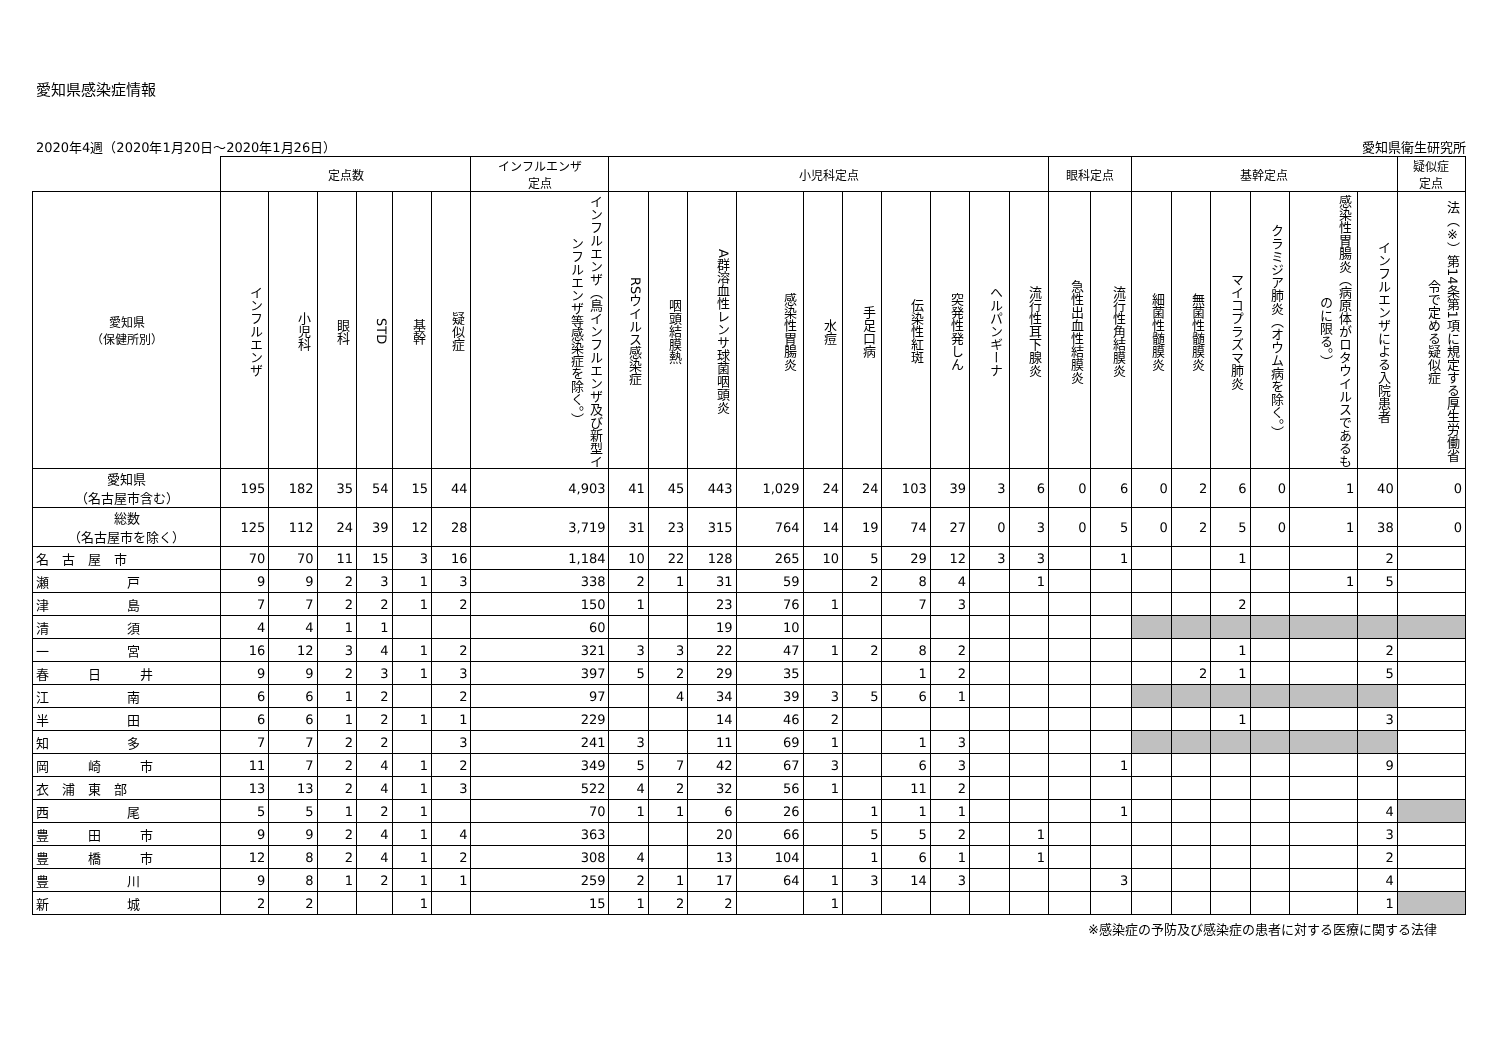愛知県感染症情報
2020年4週（2020年1月20日～2020年1月26日） 愛知県衛生研究所
| | 定点数 | | | | | | インフルエンザ 定点 | 小児科定点 | | | | | | | | | | 眼科定点 | | 基幹定点 | | | | | | 疑似症 定点 |
| --- | --- | --- | --- | --- | --- | --- | --- | --- | --- | --- | --- | --- | --- | --- | --- | --- | --- | --- | --- | --- | --- | --- | --- | --- | --- | --- |
| 愛知県 （保健所別） | インフルエンザ | 小児科 | 眼科 | STD | 基幹 | 疑似症 | インフルエンザ（鳥インフルエンザ及び新型インフルエンザ等感染症を除く。） | RSウイルス感染症 | 咽頭結膜熱 | A群溶血性レンサ球菌咽頭炎 | 感染性胃腸炎 | 水痘 | 手足口病 | 伝染性紅斑 | 突発性発しん | ヘルパンギーナ | 流行性耳下腺炎 | 急性出血性結膜炎 | 流行性角結膜炎 | 細菌性髄膜炎 | 無菌性髄膜炎 | マイコプラズマ肺炎 | クラミジア肺炎（オウム病を除く。） | 感染性胃腸炎（病原体がロタウイルスであるものに限る。） | インフルエンザによる入院患者 | 法（※）第14条第1項に規定する厚生労働省令で定める疑似症 |
| 愛知県 （名古屋市含む） | 195 | 182 | 35 | 54 | 15 | 44 | 4,903 | 41 | 45 | 443 | 1,029 | 24 | 24 | 103 | 39 | 3 | 6 | 0 | 6 | 0 | 2 | 6 | 0 | 1 | 40 | 0 |
| 総数 （名古屋市を除く） | 125 | 112 | 24 | 39 | 12 | 28 | 3,719 | 31 | 23 | 315 | 764 | 14 | 19 | 74 | 27 | 0 | 3 | 0 | 5 | 0 | 2 | 5 | 0 | 1 | 38 | 0 |
| 名 古 屋 市 | 70 | 70 | 11 | 15 | 3 | 16 | 1,184 | 10 | 22 | 128 | 265 | 10 | 5 | 29 | 12 | 3 | 3 | | 1 | | | 1 | | | 2 | |
| 瀬 戸 | 9 | 9 | 2 | 3 | 1 | 3 | 338 | 2 | 1 | 31 | 59 | | 2 | 8 | 4 | | 1 | | | | | | | 1 | 5 | |
| 津 島 | 7 | 7 | 2 | 2 | 1 | 2 | 150 | 1 | | 23 | 76 | 1 | | 7 | 3 | | | | | | | 2 | | | | |
| 清 須 | 4 | 4 | 1 | 1 | | | 60 | | | 19 | 10 | | | | | | | | | | | | | | | |
| 一 宮 | 16 | 12 | 3 | 4 | 1 | 2 | 321 | 3 | 3 | 22 | 47 | 1 | 2 | 8 | 2 | | | | | | | 1 | | | 2 | |
| 春 日 井 | 9 | 9 | 2 | 3 | 1 | 3 | 397 | 5 | 2 | 29 | 35 | | | 1 | 2 | | | | | | 2 | 1 | | | 5 | |
| 江 南 | 6 | 6 | 1 | 2 | | 2 | 97 | | 4 | 34 | 39 | 3 | 5 | 6 | 1 | | | | | | | | | | | |
| 半 田 | 6 | 6 | 1 | 2 | 1 | 1 | 229 | | | 14 | 46 | 2 | | | | | | | | | | 1 | | | 3 | |
| 知 多 | 7 | 7 | 2 | 2 | | 3 | 241 | 3 | | 11 | 69 | 1 | | 1 | 3 | | | | | | | | | | | |
| 岡 崎 市 | 11 | 7 | 2 | 4 | 1 | 2 | 349 | 5 | 7 | 42 | 67 | 3 | | 6 | 3 | | | | 1 | | | | | | 9 | |
| 衣 浦 東 部 | 13 | 13 | 2 | 4 | 1 | 3 | 522 | 4 | 2 | 32 | 56 | 1 | | 11 | 2 | | | | | | | | | | | |
| 西 尾 | 5 | 5 | 1 | 2 | 1 | | 70 | 1 | 1 | 6 | 26 | | 1 | 1 | 1 | | | | 1 | | | | | | 4 | |
| 豊 田 市 | 9 | 9 | 2 | 4 | 1 | 4 | 363 | | | 20 | 66 | | 5 | 5 | 2 | | 1 | | | | | | | | 3 | |
| 豊 橋 市 | 12 | 8 | 2 | 4 | 1 | 2 | 308 | 4 | | 13 | 104 | | 1 | 6 | 1 | | 1 | | | | | | | | 2 | |
| 豊 川 | 9 | 8 | 1 | 2 | 1 | 1 | 259 | 2 | 1 | 17 | 64 | 1 | 3 | 14 | 3 | | | | 3 | | | | | | 4 | |
| 新 城 | 2 | 2 | | | 1 | | 15 | 1 | 2 | 2 | | 1 | | | | | | | | | | | | | 1 | |
※感染症の予防及び感染症の患者に対する医療に関する法律